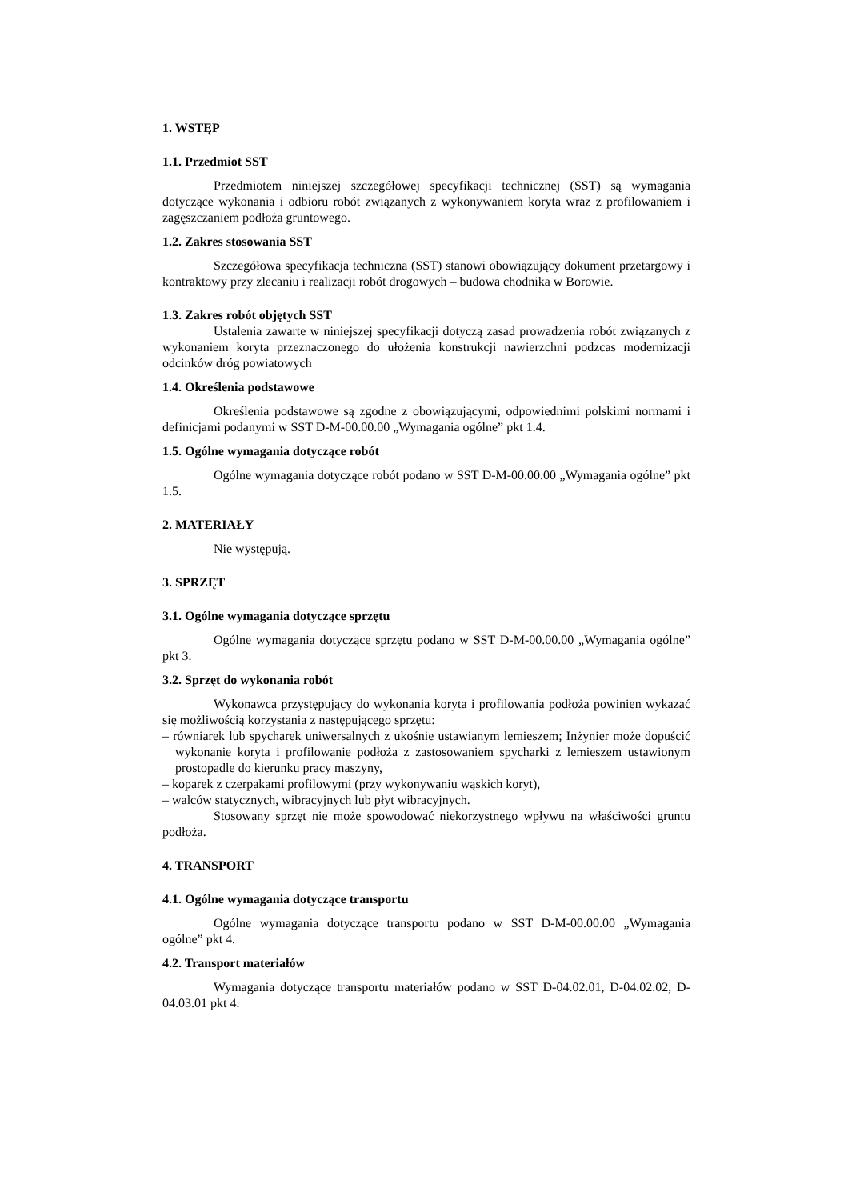1. WSTĘP
1.1. Przedmiot SST
Przedmiotem niniejszej szczegółowej specyfikacji technicznej (SST) są wymagania dotyczące wykonania i odbioru robót związanych z wykonywaniem koryta wraz z profilowaniem i zagęszczaniem podłoża gruntowego.
1.2. Zakres stosowania SST
Szczegółowa specyfikacja techniczna (SST) stanowi obowiązujący dokument przetargowy i kontraktowy przy zlecaniu i realizacji robót drogowych – budowa chodnika w Borowie.
1.3. Zakres robót objętych SST
Ustalenia zawarte w niniejszej specyfikacji dotyczą zasad prowadzenia robót związanych z wykonaniem koryta przeznaczonego do ułożenia konstrukcji nawierzchni podzcas modernizacji odcinków dróg powiatowych
1.4. Określenia podstawowe
Określenia podstawowe są zgodne z obowiązującymi, odpowiednimi polskimi normami i definicjami podanymi w SST D-M-00.00.00 „Wymagania ogólne” pkt 1.4.
1.5. Ogólne wymagania dotyczące robót
Ogólne wymagania dotyczące robót podano w SST D-M-00.00.00 „Wymagania ogólne” pkt 1.5.
2. MATERIAŁY
Nie występują.
3. SPRZĘT
3.1. Ogólne wymagania dotyczące sprzętu
Ogólne wymagania dotyczące sprzętu podano w SST D-M-00.00.00 „Wymagania ogólne” pkt 3.
3.2. Sprzęt do wykonania robót
Wykonawca przystępujący do wykonania koryta i profilowania podłoża powinien wykazać się możliwością korzystania z następującego sprzętu:
– równiarek lub spycharek uniwersalnych z ukośnie ustawianym lemieszem; Inżynier może dopuścić wykonanie koryta i profilowanie podłoża z zastosowaniem spycharki z lemieszem ustawionym prostopadle do kierunku pracy maszyny,
– koparek z czerpakami profilowymi (przy wykonywaniu wąskich koryt),
– walców statycznych, wibracyjnych lub płyt wibracyjnych.
Stosowany sprzęt nie może spowodować niekorzystnego wpływu na właściwości gruntu podłoża.
4. TRANSPORT
4.1. Ogólne wymagania dotyczące transportu
Ogólne wymagania dotyczące transportu podano w SST D-M-00.00.00 „Wymagania ogólne” pkt 4.
4.2. Transport materiałów
Wymagania dotyczące transportu materiałów podano w SST D-04.02.01, D-04.02.02, D-04.03.01 pkt 4.